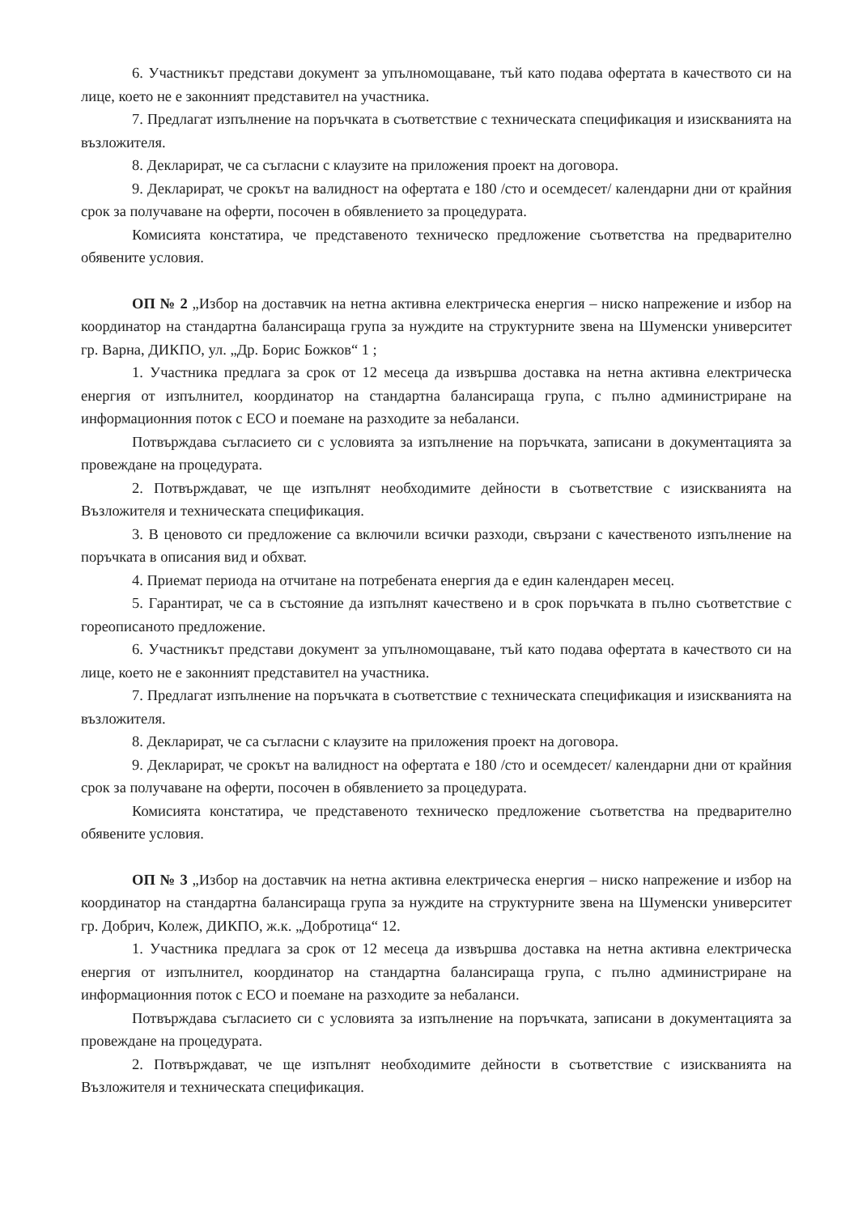6. Участникът представи документ за упълномощаване, тъй като подава офертата в качеството си на лице, което не е законният представител на участника.
7. Предлагат изпълнение на поръчката в съответствие с техническата спецификация и изискванията на възложителя.
8. Декларират, че са съгласни с клаузите на приложения проект на договора.
9. Декларират, че срокът на валидност на офертата е 180 /сто и осемдесет/ календарни дни от крайния срок за получаване на оферти, посочен в обявлението за процедурата.
Комисията констатира, че представеното техническо предложение съответства на предварително обявените условия.
ОП № 2 „Избор на доставчик на нетна активна електрическа енергия – ниско напрежение и избор на координатор на стандартна балансираща група за нуждите на структурните звена на Шуменски университет гр. Варна, ДИКПО, ул. „Др. Борис Божков“ 1 ;
1. Участника предлага за срок от 12 месеца да извършва доставка на нетна активна електрическа енергия от изпълнител, координатор на стандартна балансираща група, с пълно администриране на информационния поток с ЕСО и поемане на разходите за небаланси.
Потвърждава съгласието си с условията за изпълнение на поръчката, записани в документацията за провеждане на процедурата.
2. Потвърждават, че ще изпълнят необходимите дейности в съответствие с изискванията на Възложителя и техническата спецификация.
3. В ценовото си предложение са включили всички разходи, свързани с качественото изпълнение на поръчката в описания вид и обхват.
4. Приемат периода на отчитане на потребената енергия да е един календарен месец.
5. Гарантират, че са в състояние да изпълнят качествено и в срок поръчката в пълно съответствие с гореописаното предложение.
6. Участникът представи документ за упълномощаване, тъй като подава офертата в качеството си на лице, което не е законният представител на участника.
7. Предлагат изпълнение на поръчката в съответствие с техническата спецификация и изискванията на възложителя.
8. Декларират, че са съгласни с клаузите на приложения проект на договора.
9. Декларират, че срокът на валидност на офертата е 180 /сто и осемдесет/ календарни дни от крайния срок за получаване на оферти, посочен в обявлението за процедурата.
Комисията констатира, че представеното техническо предложение съответства на предварително обявените условия.
ОП № 3 „Избор на доставчик на нетна активна електрическа енергия – ниско напрежение и избор на координатор на стандартна балансираща група за нуждите на структурните звена на Шуменски университет гр. Добрич, Колеж, ДИКПО, ж.к. „Добротица“ 12.
1. Участника предлага за срок от 12 месеца да извършва доставка на нетна активна електрическа енергия от изпълнител, координатор на стандартна балансираща група, с пълно администриране на информационния поток с ЕСО и поемане на разходите за небаланси.
Потвърждава съгласието си с условията за изпълнение на поръчката, записани в документацията за провеждане на процедурата.
2. Потвърждават, че ще изпълнят необходимите дейности в съответствие с изискванията на Възложителя и техническата спецификация.